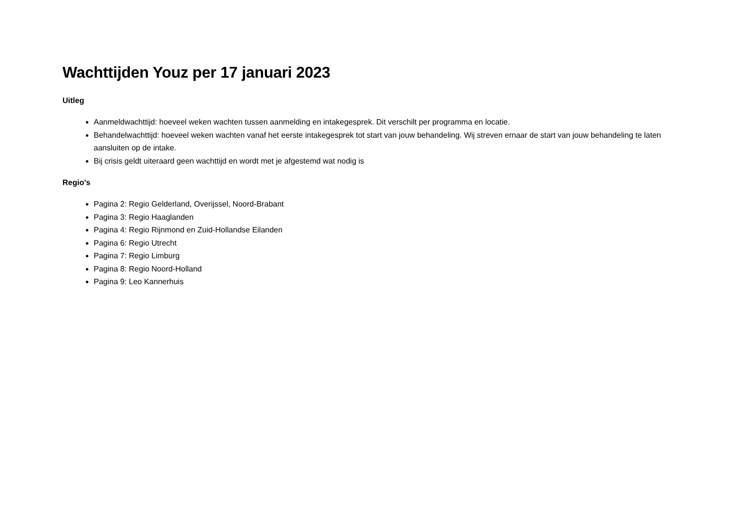Wachttijden Youz per 17 januari 2023
Uitleg
Aanmeldwachttijd: hoeveel weken wachten tussen aanmelding en intakegesprek. Dit verschilt per programma en locatie.
Behandelwachttijd: hoeveel weken wachten vanaf het eerste intakegesprek tot start van jouw behandeling. Wij streven ernaar de start van jouw behandeling te laten aansluiten op de intake.
Bij crisis geldt uiteraard geen wachttijd en wordt met je afgestemd wat nodig is
Regio's
Pagina 2: Regio Gelderland, Overijssel, Noord-Brabant
Pagina 3: Regio Haaglanden
Pagina 4: Regio Rijnmond en Zuid-Hollandse Eilanden
Pagina 6: Regio Utrecht
Pagina 7: Regio Limburg
Pagina 8: Regio Noord-Holland
Pagina 9: Leo Kannerhuis